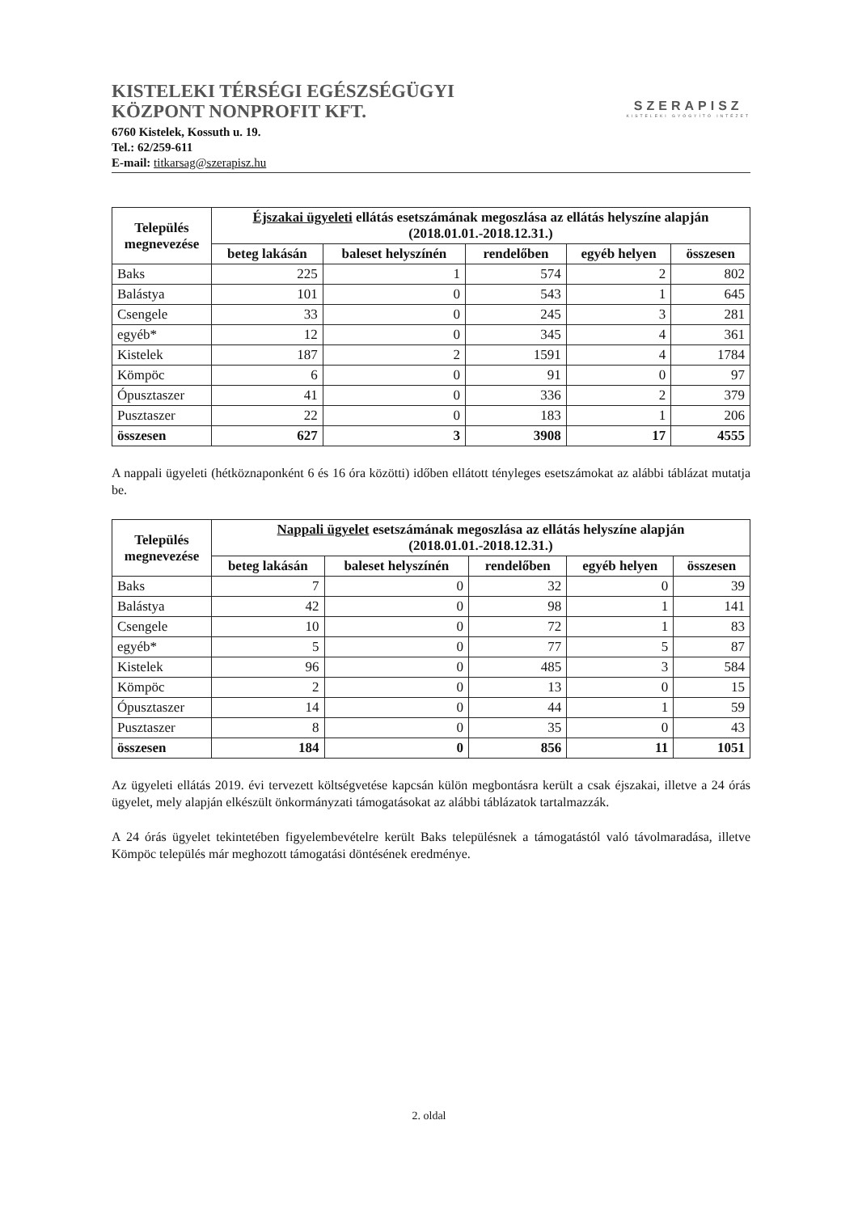KISTELEKI TÉRSÉGI EGÉSZSÉGÜGYI
KÖZPONT NONPROFIT KFT.
6760 Kistelek, Kossuth u. 19.
Tel.: 62/259-611
E-mail: titkarsag@szerapisz.hu
SZERAPISZ
KISTELEKI GYÓGYÍTÓ INTÉZET
| Település megnevezése | Éjszakai ügyeleti ellátás esetszámának megoszlása az ellátás helyszíne alapján (2018.01.01.-2018.12.31.) | | | | |
| --- | --- | --- | --- | --- | --- |
| | beteg lakásán | baleset helyszínén | rendelőben | egyéb helyen | összesen |
| Baks | 225 | 1 | 574 | 2 | 802 |
| Balástya | 101 | 0 | 543 | 1 | 645 |
| Csengele | 33 | 0 | 245 | 3 | 281 |
| egyéb* | 12 | 0 | 345 | 4 | 361 |
| Kistelek | 187 | 2 | 1591 | 4 | 1784 |
| Kömpöc | 6 | 0 | 91 | 0 | 97 |
| Ópusztaszer | 41 | 0 | 336 | 2 | 379 |
| Pusztaszer | 22 | 0 | 183 | 1 | 206 |
| összesen | 627 | 3 | 3908 | 17 | 4555 |
A nappali ügyeleti (hétköznaponként 6 és 16 óra közötti) időben ellátott tényleges esetszámokat az alábbi táblázat mutatja be.
| Település megnevezése | Nappali ügyelet esetszámának megoszlása az ellátás helyszíne alapján (2018.01.01.-2018.12.31.) | | | | |
| --- | --- | --- | --- | --- | --- |
| | beteg lakásán | baleset helyszínén | rendelőben | egyéb helyen | összesen |
| Baks | 7 | 0 | 32 | 0 | 39 |
| Balástya | 42 | 0 | 98 | 1 | 141 |
| Csengele | 10 | 0 | 72 | 1 | 83 |
| egyéb* | 5 | 0 | 77 | 5 | 87 |
| Kistelek | 96 | 0 | 485 | 3 | 584 |
| Kömpöc | 2 | 0 | 13 | 0 | 15 |
| Ópusztaszer | 14 | 0 | 44 | 1 | 59 |
| Pusztaszer | 8 | 0 | 35 | 0 | 43 |
| összesen | 184 | 0 | 856 | 11 | 1051 |
Az ügyeleti ellátás 2019. évi tervezett költségvetése kapcsán külön megbontásra került a csak éjszakai, illetve a 24 órás ügyelet, mely alapján elkészült önkormányzati támogatásokat az alábbi táblázatok tartalmazzák.
A 24 órás ügyelet tekintetében figyelembevételre került Baks településnek a támogatástól való távolmaradása, illetve Kömpöc település már meghozott támogatási döntésének eredménye.
2. oldal